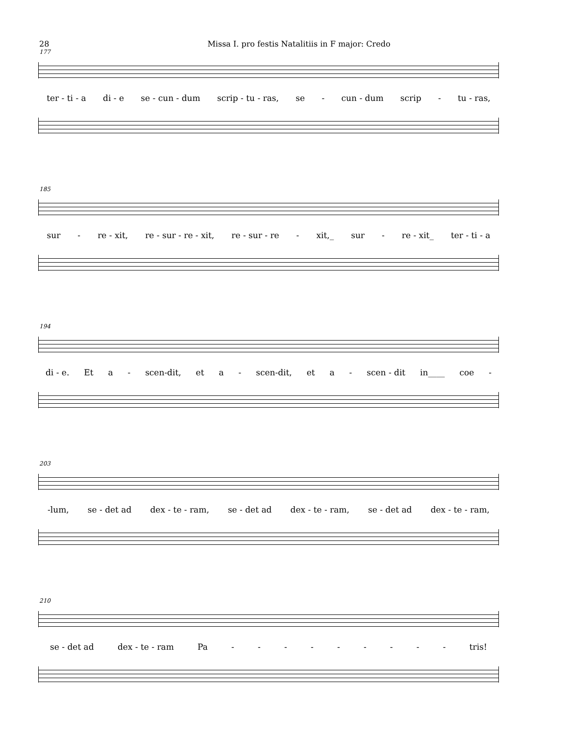28 Missa I. pro festis Natalitiis in F major: Credo
177
ter - ti - a di - e se - cun - dum scrip - tu - ras, se - cun - dum scrip - tu - ras,
185
sur - re - xit, re - sur - re - xit, re - sur - re - xit,_ sur - re - xit_ ter - ti - a
194
di - e. Et a - scen-dit, et a - scen-dit, et a - scen - dit in____ coe -
203
-lum, se - det ad dex - te - ram, se - det ad dex - te - ram, se - det ad dex - te - ram,
210
se - det ad dex - te - ram Pa - - - - - - - - - tris!